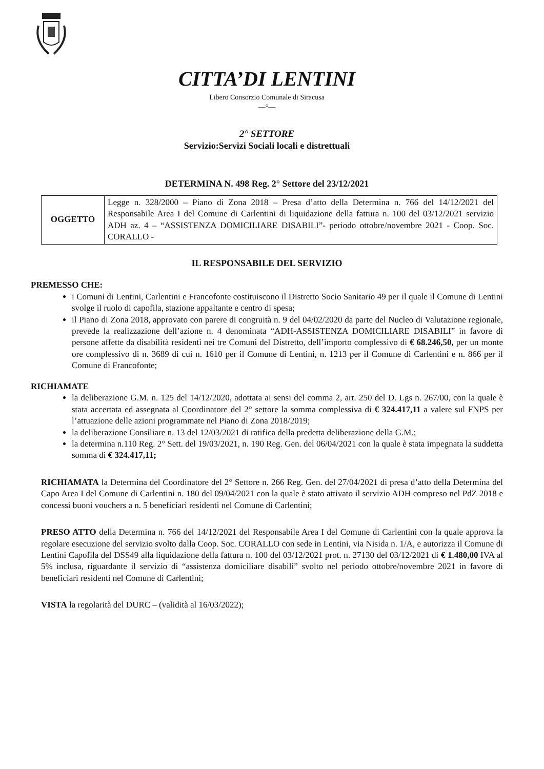CITTA’DI LENTINI
Libero Consorzio Comunale di Siracusa
—°—
2° SETTORE
Servizio:Servizi Sociali locali e distrettuali
DETERMINA N. 498 Reg. 2° Settore del 23/12/2021
| OGGETTO | Legge n. 328/2000 – Piano di Zona 2018 – Presa d’atto della Determina n. 766 del 14/12/2021 del Responsabile Area I del Comune di Carlentini di liquidazione della fattura n. 100 del 03/12/2021 servizio ADH az. 4 – “ASSISTENZA DOMICILIARE DISABILI”- periodo ottobre/novembre 2021 - Coop. Soc. CORALLO - |
IL RESPONSABILE DEL SERVIZIO
PREMESSO CHE:
i Comuni di Lentini, Carlentini e Francofonte costituiscono il Distretto Socio Sanitario 49 per il quale il Comune di Lentini svolge il ruolo di capofila, stazione appaltante e centro di spesa;
il Piano di Zona 2018, approvato con parere di congruità n. 9 del 04/02/2020 da parte del Nucleo di Valutazione regionale, prevede la realizzazione dell’azione n. 4 denominata “ADH-ASSISTENZA DOMICILIARE DISABILI” in favore di persone affette da disabilità residenti nei tre Comuni del Distretto, dell’importo complessivo di € 68.246,50, per un monte ore complessivo di n. 3689 di cui n. 1610 per il Comune di Lentini, n. 1213 per il Comune di Carlentini e n. 866 per il Comune di Francofonte;
RICHIAMATE
la deliberazione G.M. n. 125 del 14/12/2020, adottata ai sensi del comma 2, art. 250 del D. Lgs n. 267/00, con la quale è stata accertata ed assegnata al Coordinatore del 2° settore la somma complessiva di € 324.417,11 a valere sul FNPS per l’attuazione delle azioni programmate nel Piano di Zona 2018/2019;
la deliberazione Consiliare n. 13 del 12/03/2021 di ratifica della predetta deliberazione della G.M.;
la determina n.110 Reg. 2° Sett. del 19/03/2021, n. 190 Reg. Gen. del 06/04/2021 con la quale è stata impegnata la suddetta somma di € 324.417,11;
RICHIAMATA la Determina del Coordinatore del 2° Settore n. 266 Reg. Gen. del 27/04/2021 di presa d’atto della Determina del Capo Area I del Comune di Carlentini n. 180 del 09/04/2021 con la quale è stato attivato il servizio ADH compreso nel PdZ 2018 e concessi buoni vouchers a n. 5 beneficiari residenti nel Comune di Carlentini;
PRESO ATTO della Determina n. 766 del 14/12/2021 del Responsabile Area I del Comune di Carlentini con la quale approva la regolare esecuzione del servizio svolto dalla Coop. Soc. CORALLO con sede in Lentini, via Nisida n. 1/A, e autorizza il Comune di Lentini Capofila del DSS49 alla liquidazione della fattura n. 100 del 03/12/2021 prot. n. 27130 del 03/12/2021 di € 1.480,00 IVA al 5% inclusa, riguardante il servizio di “assistenza domiciliare disabili” svolto nel periodo ottobre/novembre 2021 in favore di beneficiari residenti nel Comune di Carlentini;
VISTA la regolarità del DURC – (validità al 16/03/2022);